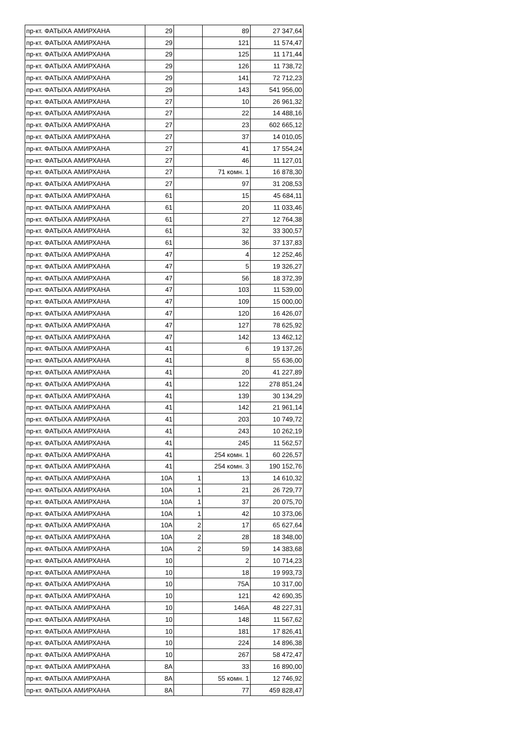| пр-кт. ФАТЫХА АМИРХАНА | 29 | | 89 | 27 347,64 |
| пр-кт. ФАТЫХА АМИРХАНА | 29 | | 121 | 11 574,47 |
| пр-кт. ФАТЫХА АМИРХАНА | 29 | | 125 | 11 171,44 |
| пр-кт. ФАТЫХА АМИРХАНА | 29 | | 126 | 11 738,72 |
| пр-кт. ФАТЫХА АМИРХАНА | 29 | | 141 | 72 712,23 |
| пр-кт. ФАТЫХА АМИРХАНА | 29 | | 143 | 541 956,00 |
| пр-кт. ФАТЫХА АМИРХАНА | 27 | | 10 | 26 961,32 |
| пр-кт. ФАТЫХА АМИРХАНА | 27 | | 22 | 14 488,16 |
| пр-кт. ФАТЫХА АМИРХАНА | 27 | | 23 | 602 665,12 |
| пр-кт. ФАТЫХА АМИРХАНА | 27 | | 37 | 14 010,05 |
| пр-кт. ФАТЫХА АМИРХАНА | 27 | | 41 | 17 554,24 |
| пр-кт. ФАТЫХА АМИРХАНА | 27 | | 46 | 11 127,01 |
| пр-кт. ФАТЫХА АМИРХАНА | 27 | | 71 комн. 1 | 16 878,30 |
| пр-кт. ФАТЫХА АМИРХАНА | 27 | | 97 | 31 208,53 |
| пр-кт. ФАТЫХА АМИРХАНА | 61 | | 15 | 45 684,11 |
| пр-кт. ФАТЫХА АМИРХАНА | 61 | | 20 | 11 033,46 |
| пр-кт. ФАТЫХА АМИРХАНА | 61 | | 27 | 12 764,38 |
| пр-кт. ФАТЫХА АМИРХАНА | 61 | | 32 | 33 300,57 |
| пр-кт. ФАТЫХА АМИРХАНА | 61 | | 36 | 37 137,83 |
| пр-кт. ФАТЫХА АМИРХАНА | 47 | | 4 | 12 252,46 |
| пр-кт. ФАТЫХА АМИРХАНА | 47 | | 5 | 19 326,27 |
| пр-кт. ФАТЫХА АМИРХАНА | 47 | | 56 | 18 372,39 |
| пр-кт. ФАТЫХА АМИРХАНА | 47 | | 103 | 11 539,00 |
| пр-кт. ФАТЫХА АМИРХАНА | 47 | | 109 | 15 000,00 |
| пр-кт. ФАТЫХА АМИРХАНА | 47 | | 120 | 16 426,07 |
| пр-кт. ФАТЫХА АМИРХАНА | 47 | | 127 | 78 625,92 |
| пр-кт. ФАТЫХА АМИРХАНА | 47 | | 142 | 13 462,12 |
| пр-кт. ФАТЫХА АМИРХАНА | 41 | | 6 | 19 137,26 |
| пр-кт. ФАТЫХА АМИРХАНА | 41 | | 8 | 55 636,00 |
| пр-кт. ФАТЫХА АМИРХАНА | 41 | | 20 | 41 227,89 |
| пр-кт. ФАТЫХА АМИРХАНА | 41 | | 122 | 278 851,24 |
| пр-кт. ФАТЫХА АМИРХАНА | 41 | | 139 | 30 134,29 |
| пр-кт. ФАТЫХА АМИРХАНА | 41 | | 142 | 21 961,14 |
| пр-кт. ФАТЫХА АМИРХАНА | 41 | | 203 | 10 749,72 |
| пр-кт. ФАТЫХА АМИРХАНА | 41 | | 243 | 10 262,19 |
| пр-кт. ФАТЫХА АМИРХАНА | 41 | | 245 | 11 562,57 |
| пр-кт. ФАТЫХА АМИРХАНА | 41 | | 254 комн. 1 | 60 226,57 |
| пр-кт. ФАТЫХА АМИРХАНА | 41 | | 254 комн. 3 | 190 152,76 |
| пр-кт. ФАТЫХА АМИРХАНА | 10А | 1 | 13 | 14 610,32 |
| пр-кт. ФАТЫХА АМИРХАНА | 10А | 1 | 21 | 26 729,77 |
| пр-кт. ФАТЫХА АМИРХАНА | 10А | 1 | 37 | 20 075,70 |
| пр-кт. ФАТЫХА АМИРХАНА | 10А | 1 | 42 | 10 373,06 |
| пр-кт. ФАТЫХА АМИРХАНА | 10А | 2 | 17 | 65 627,64 |
| пр-кт. ФАТЫХА АМИРХАНА | 10А | 2 | 28 | 18 348,00 |
| пр-кт. ФАТЫХА АМИРХАНА | 10А | 2 | 59 | 14 383,68 |
| пр-кт. ФАТЫХА АМИРХАНА | 10 | | 2 | 10 714,23 |
| пр-кт. ФАТЫХА АМИРХАНА | 10 | | 18 | 19 993,73 |
| пр-кт. ФАТЫХА АМИРХАНА | 10 | | 75А | 10 317,00 |
| пр-кт. ФАТЫХА АМИРХАНА | 10 | | 121 | 42 690,35 |
| пр-кт. ФАТЫХА АМИРХАНА | 10 | | 146А | 48 227,31 |
| пр-кт. ФАТЫХА АМИРХАНА | 10 | | 148 | 11 567,62 |
| пр-кт. ФАТЫХА АМИРХАНА | 10 | | 181 | 17 826,41 |
| пр-кт. ФАТЫХА АМИРХАНА | 10 | | 224 | 14 896,38 |
| пр-кт. ФАТЫХА АМИРХАНА | 10 | | 267 | 58 472,47 |
| пр-кт. ФАТЫХА АМИРХАНА | 8А | | 33 | 16 890,00 |
| пр-кт. ФАТЫХА АМИРХАНА | 8А | | 55 комн. 1 | 12 746,92 |
| пр-кт. ФАТЫХА АМИРХАНА | 8А | | 77 | 459 828,47 |